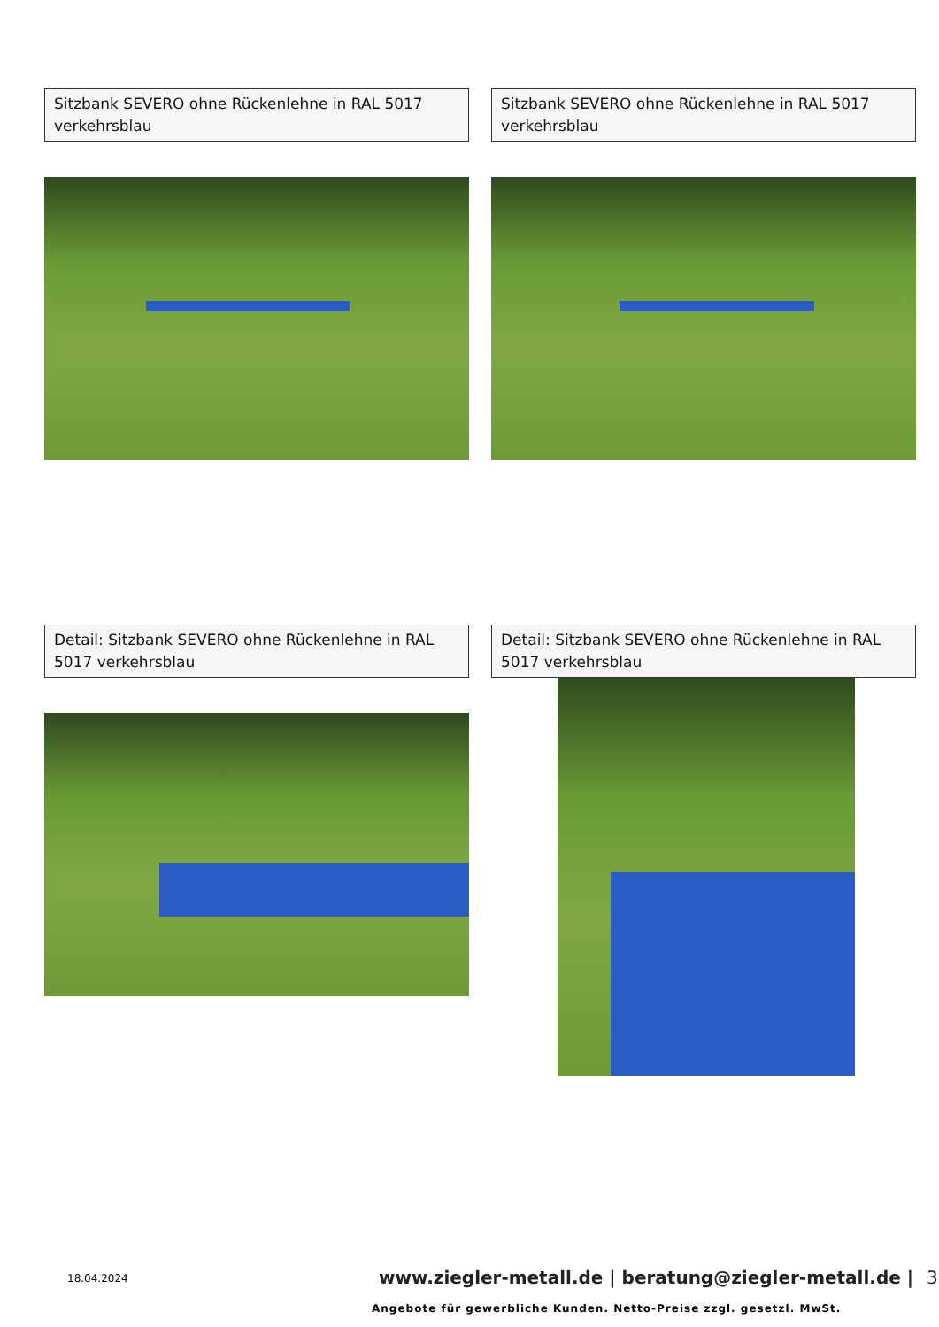Sitzbank SEVERO ohne Rückenlehne in RAL 5017 verkehrsblau
Sitzbank SEVERO ohne Rückenlehne in RAL 5017 verkehrsblau
Detail: Sitzbank SEVERO ohne Rückenlehne in RAL 5017 verkehrsblau
Detail: Sitzbank SEVERO ohne Rückenlehne in RAL 5017 verkehrsblau
18.04.2024
www.ziegler-metall.de | beratung@ziegler-metall.de | 3
Angebote für gewerbliche Kunden. Netto-Preise zzgl. gesetzl. MwSt.